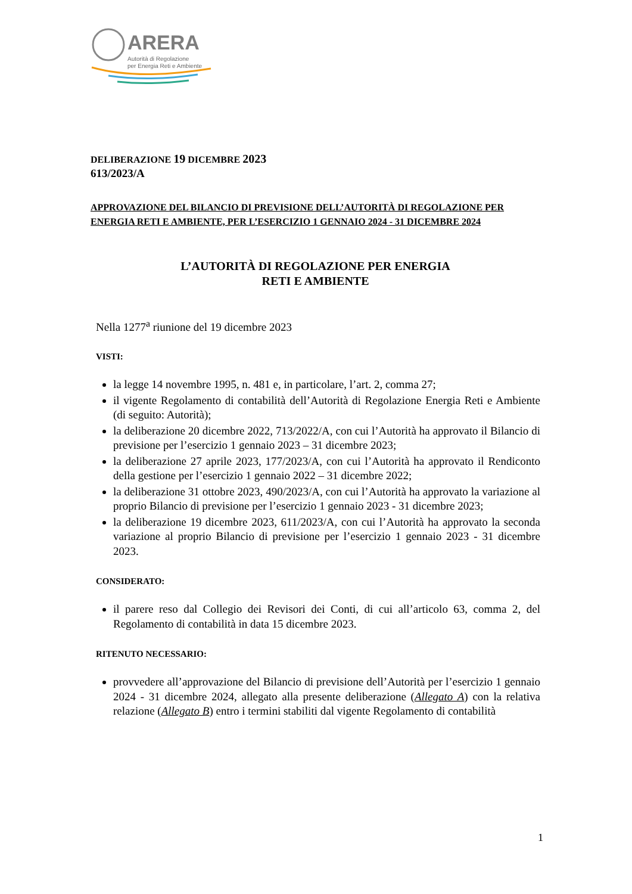ARERA
Autorità di Regolazione
per Energia Reti e Ambiente
DELIBERAZIONE 19 DICEMBRE 2023
613/2023/A
APPROVAZIONE DEL BILANCIO DI PREVISIONE DELL’AUTORITÀ DI REGOLAZIONE PER ENERGIA RETI E AMBIENTE, PER L’ESERCIZIO 1 GENNAIO 2024 - 31 DICEMBRE 2024
L’AUTORITÀ DI REGOLAZIONE PER ENERGIA
RETI E AMBIENTE
Nella 1277<sup>a</sup> riunione del 19 dicembre 2023
VISTI:
la legge 14 novembre 1995, n. 481 e, in particolare, l’art. 2, comma 27;
il vigente Regolamento di contabilità dell’Autorità di Regolazione Energia Reti e Ambiente (di seguito: Autorità);
la deliberazione 20 dicembre 2022, 713/2022/A, con cui l’Autorità ha approvato il Bilancio di previsione per l’esercizio 1 gennaio 2023 – 31 dicembre 2023;
la deliberazione 27 aprile 2023, 177/2023/A, con cui l’Autorità ha approvato il Rendiconto della gestione per l’esercizio 1 gennaio 2022 – 31 dicembre 2022;
la deliberazione 31 ottobre 2023, 490/2023/A, con cui l’Autorità ha approvato la variazione al proprio Bilancio di previsione per l’esercizio 1 gennaio 2023 - 31 dicembre 2023;
la deliberazione 19 dicembre 2023, 611/2023/A, con cui l’Autorità ha approvato la seconda variazione al proprio Bilancio di previsione per l’esercizio 1 gennaio 2023 - 31 dicembre 2023.
CONSIDERATO:
il parere reso dal Collegio dei Revisori dei Conti, di cui all’articolo 63, comma 2, del Regolamento di contabilità in data 15 dicembre 2023.
RITENUTO NECESSARIO:
provvedere all’approvazione del Bilancio di previsione dell’Autorità per l’esercizio 1 gennaio 2024 - 31 dicembre 2024, allegato alla presente deliberazione (Allegato A) con la relativa relazione (Allegato B) entro i termini stabiliti dal vigente Regolamento di contabilità
1